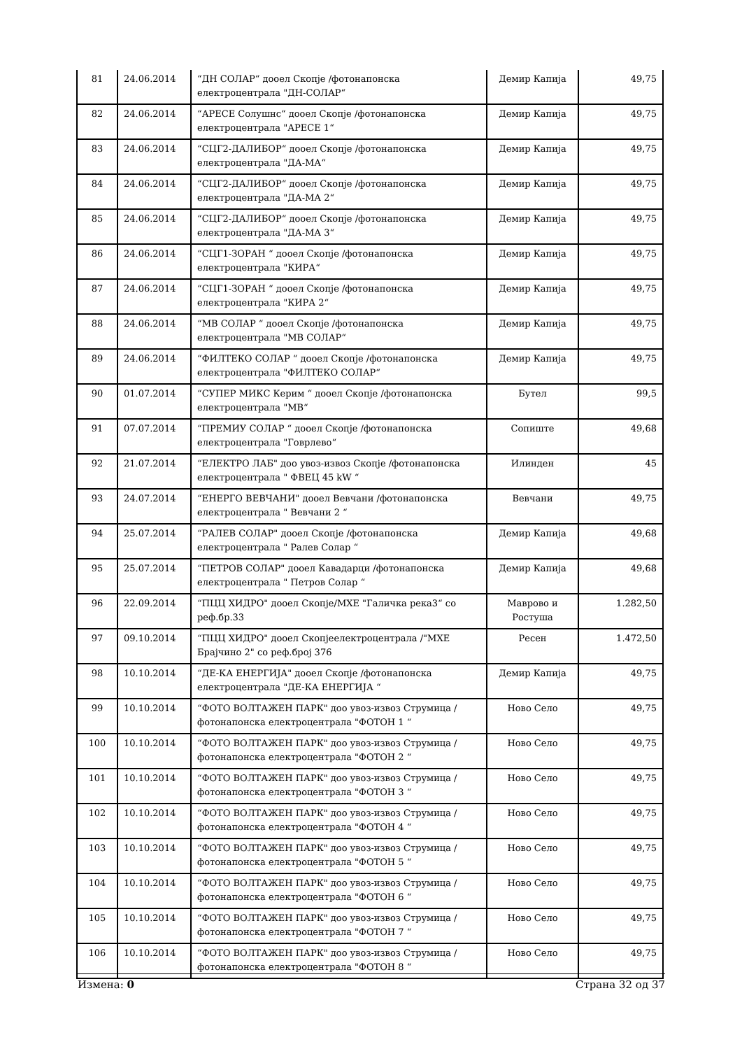| 81 | 24.06.2014 | “ДН СОЛАР“ дооел Скопје /фотонапонска електроцентрала "ДН-СОЛАР“ | Демир Капија | 49,75 |
| 82 | 24.06.2014 | “АРЕСЕ Солушнс“ дооел Скопје /фотонапонска електроцентрала "АРЕСЕ 1“ | Демир Капија | 49,75 |
| 83 | 24.06.2014 | “СЦГ2-ДАЛИБОР“ дооел Скопје /фотонапонска електроцентрала "ДА-МА“ | Демир Капија | 49,75 |
| 84 | 24.06.2014 | “СЦГ2-ДАЛИБОР“ дооел Скопје /фотонапонска електроцентрала "ДА-МА 2“ | Демир Капија | 49,75 |
| 85 | 24.06.2014 | “СЦГ2-ДАЛИБОР“ дооел Скопје /фотонапонска електроцентрала "ДА-МА 3“ | Демир Капија | 49,75 |
| 86 | 24.06.2014 | “СЦГ1-ЗОРАН “ дооел Скопје /фотонапонска електроцентрала "КИРА“ | Демир Капија | 49,75 |
| 87 | 24.06.2014 | “СЦГ1-ЗОРАН “ дооел Скопје /фотонапонска електроцентрала "КИРА 2“ | Демир Капија | 49,75 |
| 88 | 24.06.2014 | “МВ СОЛАР “ дооел Скопје /фотонапонска електроцентрала "МВ СОЛАР“ | Демир Капија | 49,75 |
| 89 | 24.06.2014 | “ФИЛТЕКО СОЛАР “ дооел Скопје /фотонапонска електроцентрала "ФИЛТЕКО СОЛАР“ | Демир Капија | 49,75 |
| 90 | 01.07.2014 | “СУПЕР МИКС Керим “ дооел Скопје /фотонапонска електроцентрала "МВ“ | Бутел | 99,5 |
| 91 | 07.07.2014 | “ПРЕМИУ СОЛАР “ дооел Скопје /фотонапонска електроцентрала "Говрлево“ | Сопиште | 49,68 |
| 92 | 21.07.2014 | “ЕЛЕКТРО ЛАБ" доо увоз-извоз Скопје /фотонапонска електроцентрала " ФВЕЦ 45 kW “ | Илинден | 45 |
| 93 | 24.07.2014 | “ЕНЕРГО ВЕВЧАНИ" дооел Вевчани /фотонапонска електроцентрала " Вевчани 2 “ | Вевчани | 49,75 |
| 94 | 25.07.2014 | “РАЛЕВ СОЛАР" дооел Скопје /фотонапонска електроцентрала " Ралев Солар “ | Демир Капија | 49,68 |
| 95 | 25.07.2014 | “ПЕТРОВ СОЛАР" дооел Кавадарци /фотонапонска електроцентрала " Петров Солар “ | Демир Капија | 49,68 |
| 96 | 22.09.2014 | “ПЦЦ ХИДРО" дооел Скопје/МХЕ "Галичка река3“ со реф.бр.33 | Маврово и Ростуша | 1.282,50 |
| 97 | 09.10.2014 | “ПЦЦ ХИДРО" дооел Скопјеелектроцентрала /"МХЕ Брајчино 2" со реф.број 376 | Ресен | 1.472,50 |
| 98 | 10.10.2014 | “ДЕ-КА ЕНЕРГИЈА" дооел Скопје /фотонапонска електроцентрала "ДЕ-КА ЕНЕРГИЈА “ | Демир Капија | 49,75 |
| 99 | 10.10.2014 | “ФОТО ВОЛТАЖЕН ПАРК" доо увоз-извоз Струмица /фотонапонска електроцентрала "ФОТОН 1 “ | Ново Село | 49,75 |
| 100 | 10.10.2014 | “ФОТО ВОЛТАЖЕН ПАРК" доо увоз-извоз Струмица /фотонапонска електроцентрала "ФОТОН 2 “ | Ново Село | 49,75 |
| 101 | 10.10.2014 | “ФОТО ВОЛТАЖЕН ПАРК" доо увоз-извоз Струмица /фотонапонска електроцентрала "ФОТОН 3 “ | Ново Село | 49,75 |
| 102 | 10.10.2014 | “ФОТО ВОЛТАЖЕН ПАРК" доо увоз-извоз Струмица /фотонапонска електроцентрала "ФОТОН 4 “ | Ново Село | 49,75 |
| 103 | 10.10.2014 | “ФОТО ВОЛТАЖЕН ПАРК" доо увоз-извоз Струмица /фотонапонска електроцентрала "ФОТОН 5 “ | Ново Село | 49,75 |
| 104 | 10.10.2014 | “ФОТО ВОЛТАЖЕН ПАРК" доо увоз-извоз Струмица /фотонапонска електроцентрала "ФОТОН 6 “ | Ново Село | 49,75 |
| 105 | 10.10.2014 | “ФОТО ВОЛТАЖЕН ПАРК" доо увоз-извоз Струмица /фотонапонска електроцентрала "ФОТОН 7 “ | Ново Село | 49,75 |
| 106 | 10.10.2014 | “ФОТО ВОЛТАЖЕН ПАРК" доо увоз-извоз Струмица /фотонапонска електроцентрала "ФОТОН 8 “ | Ново Село | 49,75 |
Измена: 0 Страна 32 од 37